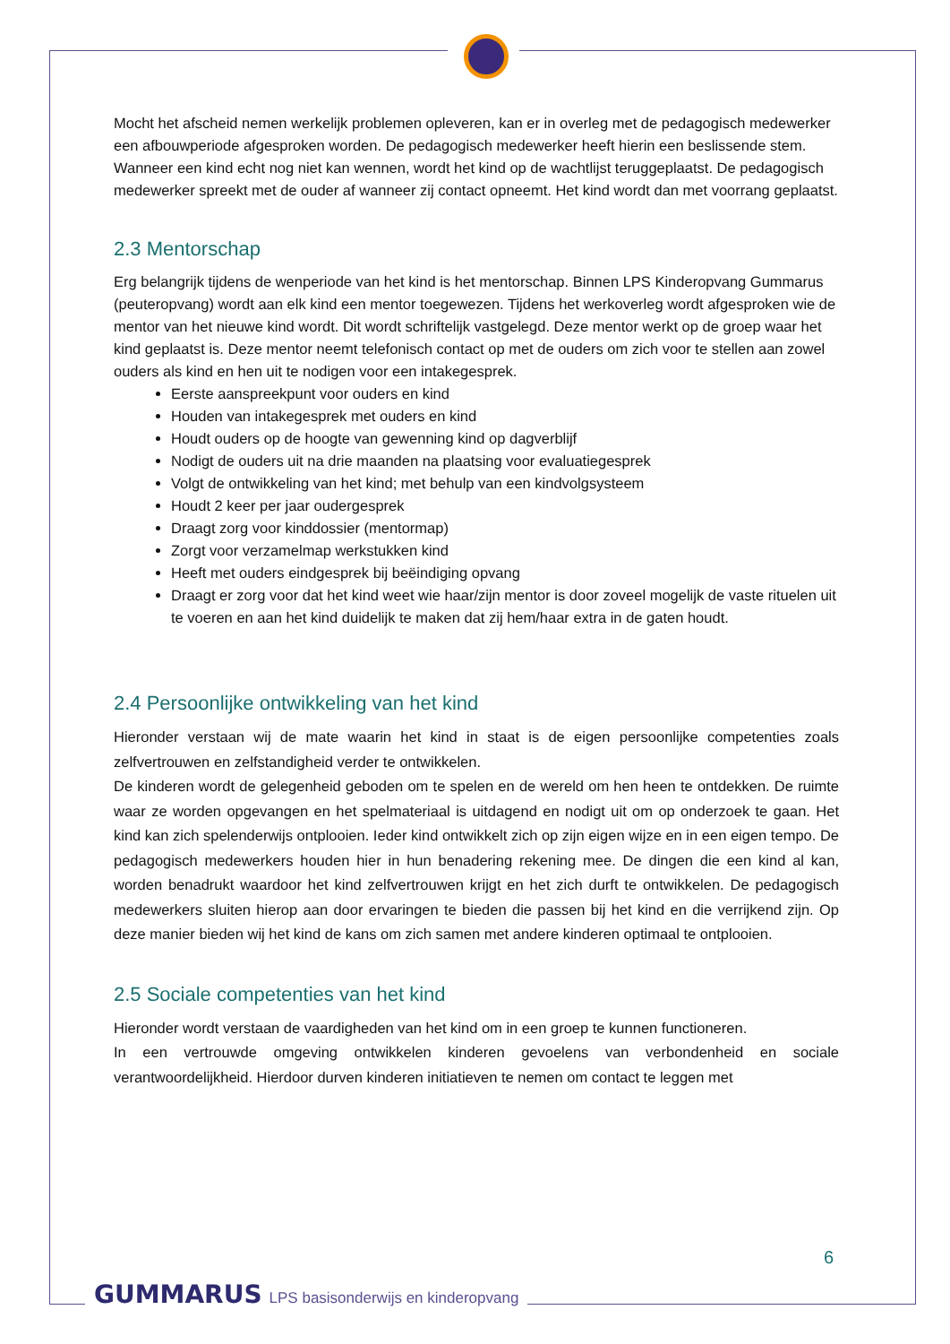Mocht het afscheid nemen werkelijk problemen opleveren, kan er in overleg met de pedagogisch medewerker een afbouwperiode afgesproken worden. De pedagogisch medewerker heeft hierin een beslissende stem. Wanneer een kind echt nog niet kan wennen, wordt het kind op de wachtlijst teruggeplaatst. De pedagogisch medewerker spreekt met de ouder af wanneer zij contact opneemt. Het kind wordt dan met voorrang geplaatst.
2.3 Mentorschap
Erg belangrijk tijdens de wenperiode van het kind is het mentorschap. Binnen LPS Kinderopvang Gummarus (peuteropvang) wordt aan elk kind een mentor toegewezen. Tijdens het werkoverleg wordt afgesproken wie de mentor van het nieuwe kind wordt. Dit wordt schriftelijk vastgelegd. Deze mentor werkt op de groep waar het kind geplaatst is. Deze mentor neemt telefonisch contact op met de ouders om zich voor te stellen aan zowel ouders als kind en hen uit te nodigen voor een intakegesprek.
Eerste aanspreekpunt voor ouders en kind
Houden van intakegesprek met ouders en kind
Houdt ouders op de hoogte van gewenning kind op dagverblijf
Nodigt de ouders uit na drie maanden na plaatsing voor evaluatiegesprek
Volgt de ontwikkeling van het kind; met behulp van een kindvolgsysteem
Houdt 2 keer per jaar oudergesprek
Draagt zorg voor kinddossier (mentormap)
Zorgt voor verzamelmap werkstukken kind
Heeft met ouders eindgesprek bij beëindiging opvang
Draagt er zorg voor dat het kind weet wie haar/zijn mentor is door zoveel mogelijk de vaste rituelen uit te voeren en aan het kind duidelijk te maken dat zij hem/haar extra in de gaten houdt.
2.4 Persoonlijke ontwikkeling van het kind
Hieronder verstaan wij de mate waarin het kind in staat is de eigen persoonlijke competenties zoals zelfvertrouwen en zelfstandigheid verder te ontwikkelen.
De kinderen wordt de gelegenheid geboden om te spelen en de wereld om hen heen te ontdekken. De ruimte waar ze worden opgevangen en het spelmateriaal is uitdagend en nodigt uit om op onderzoek te gaan. Het kind kan zich spelenderwijs ontplooien. Ieder kind ontwikkelt zich op zijn eigen wijze en in een eigen tempo. De pedagogisch medewerkers houden hier in hun benadering rekening mee. De dingen die een kind al kan, worden benadrukt waardoor het kind zelfvertrouwen krijgt en het zich durft te ontwikkelen. De pedagogisch medewerkers sluiten hierop aan door ervaringen te bieden die passen bij het kind en die verrijkend zijn. Op deze manier bieden wij het kind de kans om zich samen met andere kinderen optimaal te ontplooien.
2.5 Sociale competenties van het kind
Hieronder wordt verstaan de vaardigheden van het kind om in een groep te kunnen functioneren.
In een vertrouwde omgeving ontwikkelen kinderen gevoelens van verbondenheid en sociale verantwoordelijkheid. Hierdoor durven kinderen initiatieven te nemen om contact te leggen met
6
GUMMARUS LPS basisonderwijs en kinderopvang